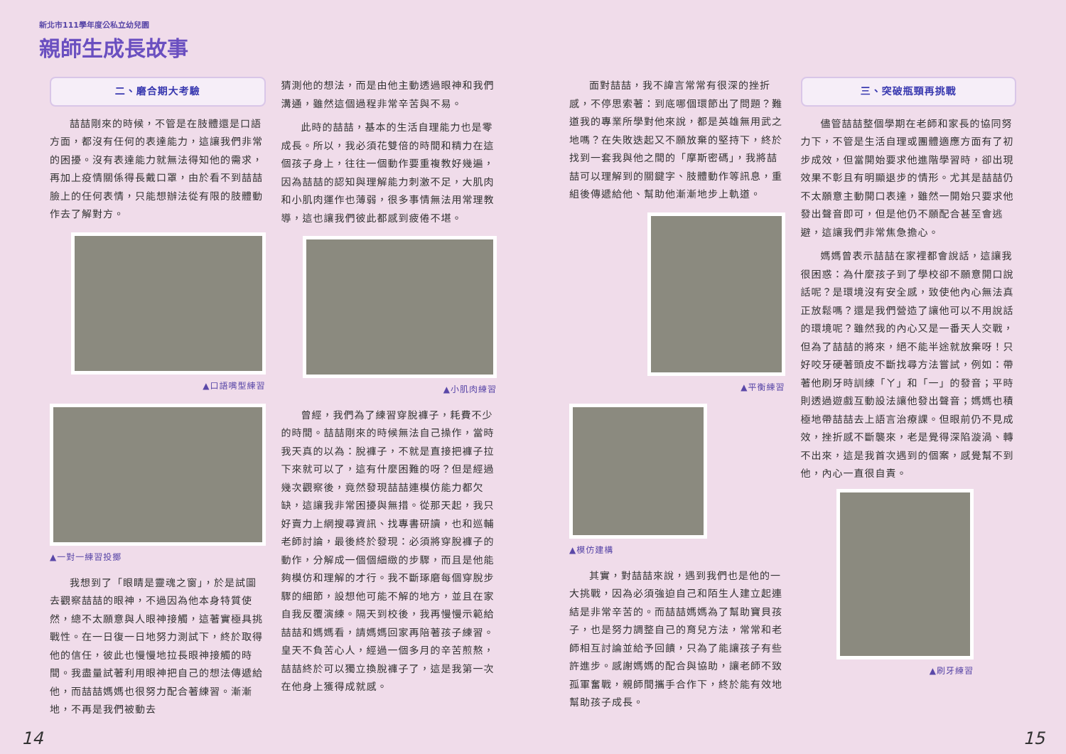新北市111學年度公私立幼兒園
親師生成長故事
二、磨合期大考驗
喆喆剛來的時候，不管是在肢體還是口語方面，都沒有任何的表達能力，這讓我們非常的困擾。沒有表達能力就無法得知他的需求，再加上疫情關係得長戴口罩，由於看不到喆喆臉上的任何表情，只能想辦法從有限的肢體動作去了解對方。
▲口語嘴型練習
▲一對一練習投擲
我想到了「眼睛是靈魂之窗」，於是試圖去觀察喆喆的眼神，不過因為他本身特質使然，總不太願意與人眼神接觸，這著實極具挑戰性。在一日復一日地努力測試下，終於取得他的信任，彼此也慢慢地拉長眼神接觸的時間。我盡量試著利用眼神把自己的想法傳遞給他，而喆喆媽媽也很努力配合著練習。漸漸地，不再是我們被動去
猜測他的想法，而是由他主動透過眼神和我們溝通，雖然這個過程非常辛苦與不易。
此時的喆喆，基本的生活自理能力也是零成長。所以，我必須花雙倍的時間和精力在這個孩子身上，往往一個動作要重複教好幾遍，因為喆喆的認知與理解能力刺激不足，大肌肉和小肌肉運作也薄弱，很多事情無法用常理教導，這也讓我們彼此都感到疲倦不堪。
▲小肌肉練習
曾經，我們為了練習穿脫褲子，耗費不少的時間。喆喆剛來的時候無法自己操作，當時我天真的以為：脫褲子，不就是直接把褲子拉下來就可以了，這有什麼困難的呀？但是經過幾次觀察後，竟然發現喆喆連模仿能力都欠缺，這讓我非常困擾與無措。從那天起，我只好賣力上網搜尋資訊、找專書研讀，也和巡輔老師討論，最後終於發現：必須將穿脫褲子的動作，分解成一個個細緻的步驟，而且是他能夠模仿和理解的才行。我不斷琢磨每個穿脫步驟的細節，設想他可能不解的地方，並且在家自我反覆演練。隔天到校後，我再慢慢示範給喆喆和媽媽看，請媽媽回家再陪著孩子練習。皇天不負苦心人，經過一個多月的辛苦煎熬，喆喆終於可以獨立換脫褲子了，這是我第一次在他身上獲得成就感。
面對喆喆，我不諱言常常有很深的挫折感，不停思索著：到底哪個環節出了問題？難道我的專業所學對他來說，都是英雄無用武之地嗎？在失敗迭起又不願放棄的堅持下，終於找到一套我與他之間的「摩斯密碼」，我將喆喆可以理解到的關鍵字、肢體動作等訊息，重組後傳遞給他、幫助他漸漸地步上軌道。
▲平衡練習
▲模仿建構
其實，對喆喆來說，遇到我們也是他的一大挑戰，因為必須強迫自己和陌生人建立起連結是非常辛苦的。而喆喆媽媽為了幫助寶貝孩子，也是努力調整自己的育兒方法，常常和老師相互討論並給予回饋，只為了能讓孩子有些許進步。感謝媽媽的配合與協助，讓老師不致孤軍奮戰，親師間攜手合作下，終於能有效地幫助孩子成長。
三、突破瓶頸再挑戰
儘管喆喆整個學期在老師和家長的協同努力下，不管是生活自理或團體適應方面有了初步成效，但當開始要求他進階學習時，卻出現效果不彰且有明顯退步的情形。尤其是喆喆仍不太願意主動開口表達，雖然一開始只要求他發出聲音即可，但是他仍不願配合甚至會逃避，這讓我們非常焦急擔心。
媽媽曾表示喆喆在家裡都會說話，這讓我很困惑：為什麼孩子到了學校卻不願意開口說話呢？是環境沒有安全感，致使他內心無法真正放鬆嗎？還是我們營造了讓他可以不用說話的環境呢？雖然我的內心又是一番天人交戰，但為了喆喆的將來，絕不能半途就放棄呀！只好咬牙硬著頭皮不斷找尋方法嘗試，例如：帶著他刷牙時訓練「ㄚ」和「一」的發音；平時則透過遊戲互動設法讓他發出聲音；媽媽也積極地帶喆喆去上語言治療課。但眼前仍不見成效，挫折感不斷襲來，老是覺得深陷漩渦、轉不出來，這是我首次遇到的個案，感覺幫不到他，內心一直很自責。
▲刷牙練習
14 15